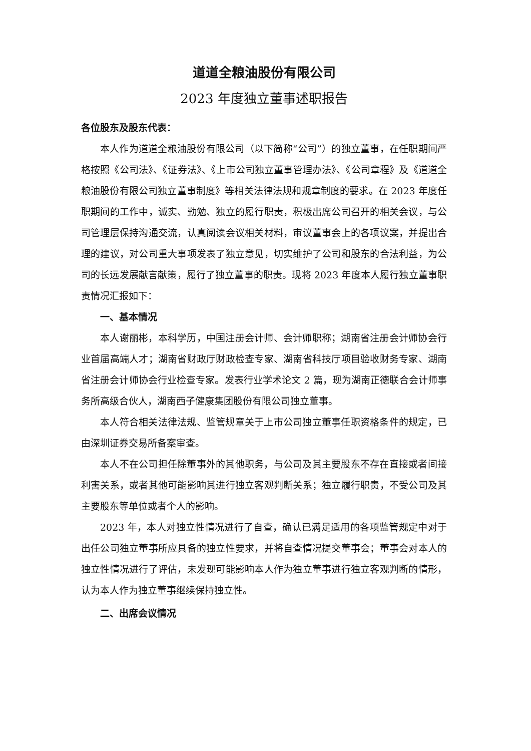道道全粮油股份有限公司
2023 年度独立董事述职报告
各位股东及股东代表：
本人作为道道全粮油股份有限公司（以下简称“公司”）的独立董事，在任职期间严格按照《公司法》、《证券法》、《上市公司独立董事管理办法》、《公司章程》及《道道全粮油股份有限公司独立董事制度》等相关法律法规和规章制度的要求。在 2023 年度任职期间的工作中，诚实、勤勉、独立的履行职责，积极出席公司召开的相关会议，与公司管理层保持沟通交流，认真阅读会议相关材料，审议董事会上的各项议案，并提出合理的建议，对公司重大事项发表了独立意见，切实维护了公司和股东的合法利益，为公司的长远发展献言献策，履行了独立董事的职责。现将 2023 年度本人履行独立董事职责情况汇报如下：
一、基本情况
本人谢丽彬，本科学历，中国注册会计师、会计师职称；湖南省注册会计师协会行业首届高端人才；湖南省财政厅财政检查专家、湖南省科技厅项目验收财务专家、湖南省注册会计师协会行业检查专家。发表行业学术论文 2 篇，现为湖南正德联合会计师事务所高级合伙人，湖南西子健康集团股份有限公司独立董事。
本人符合相关法律法规、监管规章关于上市公司独立董事任职资格条件的规定，已由深圳证券交易所备案审查。
本人不在公司担任除董事外的其他职务，与公司及其主要股东不存在直接或者间接利害关系，或者其他可能影响其进行独立客观判断关系；独立履行职责，不受公司及其主要股东等单位或者个人的影响。
2023 年，本人对独立性情况进行了自查，确认已满足适用的各项监管规定中对于出任公司独立董事所应具备的独立性要求，并将自查情况提交董事会；董事会对本人的独立性情况进行了评估，未发现可能影响本人作为独立董事进行独立客观判断的情形，认为本人作为独立董事继续保持独立性。
二、出席会议情况